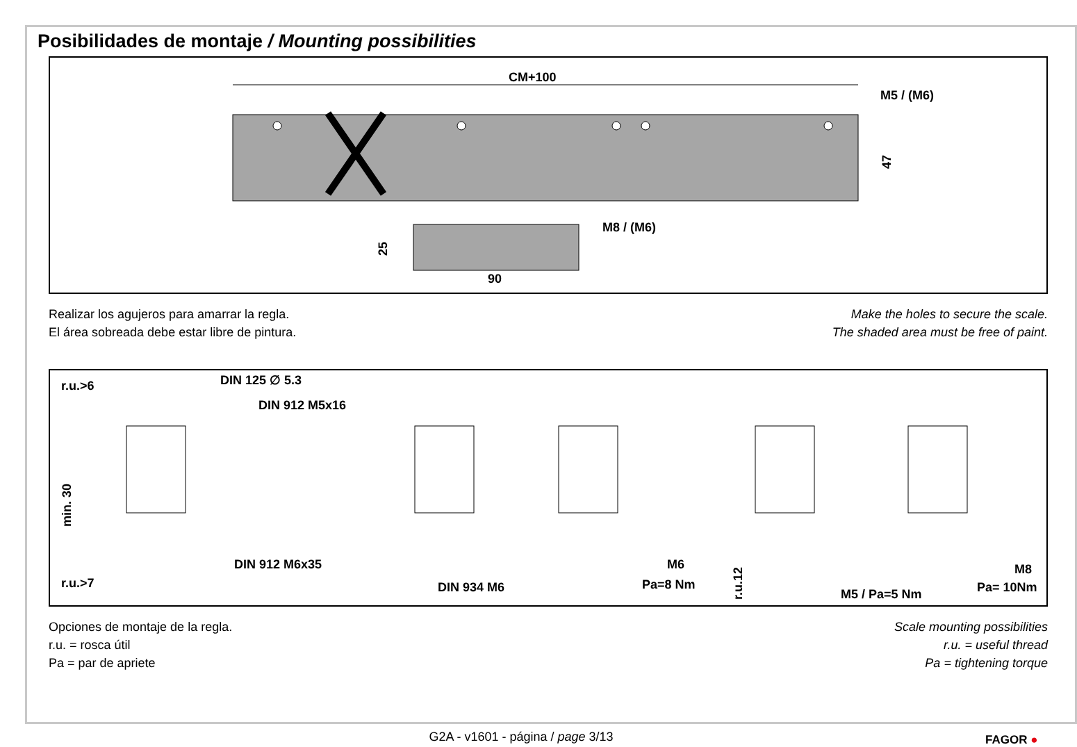Posibilidades de montaje / Mounting possibilities
CM+100
M5 / (M6)
47
M8 / (M6)
25
90
Realizar los agujeros para amarrar la regla.
El área sobreada debe estar libre de pintura.
Make the holes to secure the scale.
The shaded area must be free of paint.
r.u.>6
DIN 125 ∅ 5.3
DIN 912 M5x16
min. 30
DIN 912 M6x35
r.u.>7
DIN 934 M6
M6
Pa=8 Nm
r.u.12
M5 / Pa=5 Nm
M8
Pa= 10Nm
Opciones de montaje de la regla.
r.u. = rosca útil
Pa = par de apriete
Scale mounting possibilities
r.u. = useful thread
Pa = tightening torque
G2A - v1601 - página / page 3/13 FAGOR ●